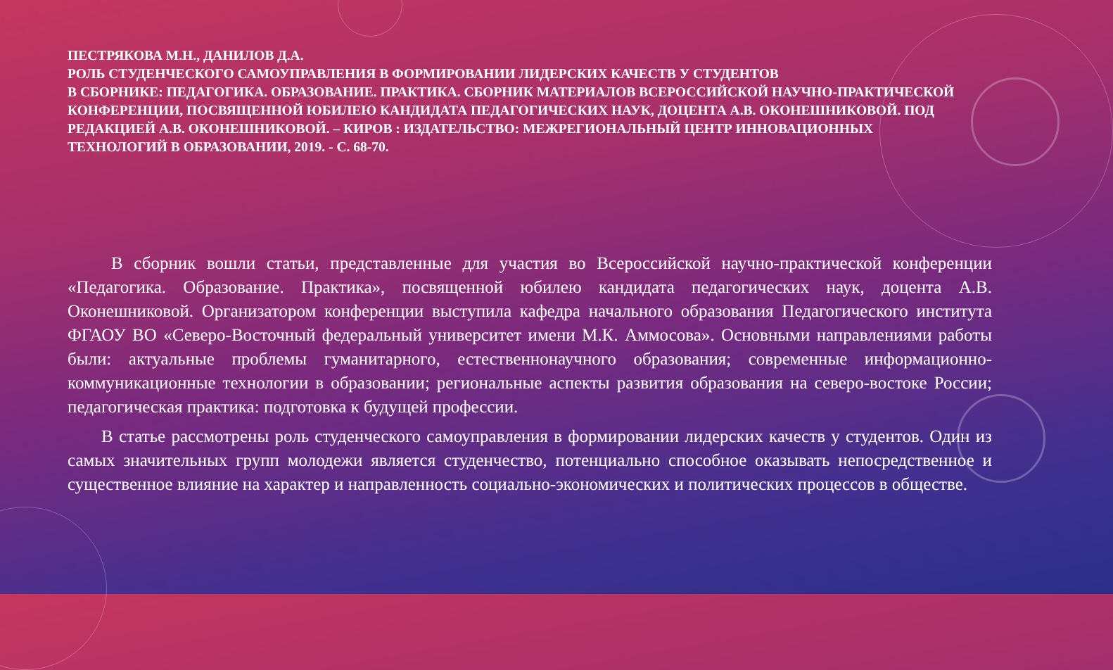ПЕСТРЯКОВА М.Н., ДАНИЛОВ Д.А.
РОЛЬ СТУДЕНЧЕСКОГО САМОУПРАВЛЕНИЯ В ФОРМИРОВАНИИ ЛИДЕРСКИХ КАЧЕСТВ У СТУДЕНТОВ
В СБОРНИКЕ: ПЕДАГОГИКА. ОБРАЗОВАНИЕ. ПРАКТИКА. СБОРНИК МАТЕРИАЛОВ ВСЕРОССИЙСКОЙ НАУЧНО-ПРАКТИЧЕСКОЙ КОНФЕРЕНЦИИ, ПОСВЯЩЕННОЙ ЮБИЛЕЮ КАНДИДАТА ПЕДАГОГИЧЕСКИХ НАУК, ДОЦЕНТА А.В. ОКОНЕШНИКОВОЙ. ПОД РЕДАКЦИЕЙ А.В. ОКОНЕШНИКОВОЙ. – КИРОВ : ИЗДАТЕЛЬСТВО: МЕЖРЕГИОНАЛЬНЫЙ ЦЕНТР ИННОВАЦИОННЫХ ТЕХНОЛОГИЙ В ОБРАЗОВАНИИ, 2019. - С. 68-70.
В сборник вошли статьи, представленные для участия во Всероссийской научно-практической конференции «Педагогика. Образование. Практика», посвященной юбилею кандидата педагогических наук, доцента А.В. Оконешниковой. Организатором конференции выступила кафедра начального образования Педагогического института ФГАОУ ВО «Северо-Восточный федеральный университет имени М.К. Аммосова». Основными направлениями работы были: актуальные проблемы гуманитарного, естественнонаучного образования; современные информационно-коммуникационные технологии в образовании; региональные аспекты развития образования на северо-востоке России; педагогическая практика: подготовка к будущей профессии.
В статье рассмотрены роль студенческого самоуправления в формировании лидерских качеств у студентов. Один из самых значительных групп молодежи является студенчество, потенциально способное оказывать непосредственное и существенное влияние на характер и направленность социально-экономических и политических процессов в обществе.